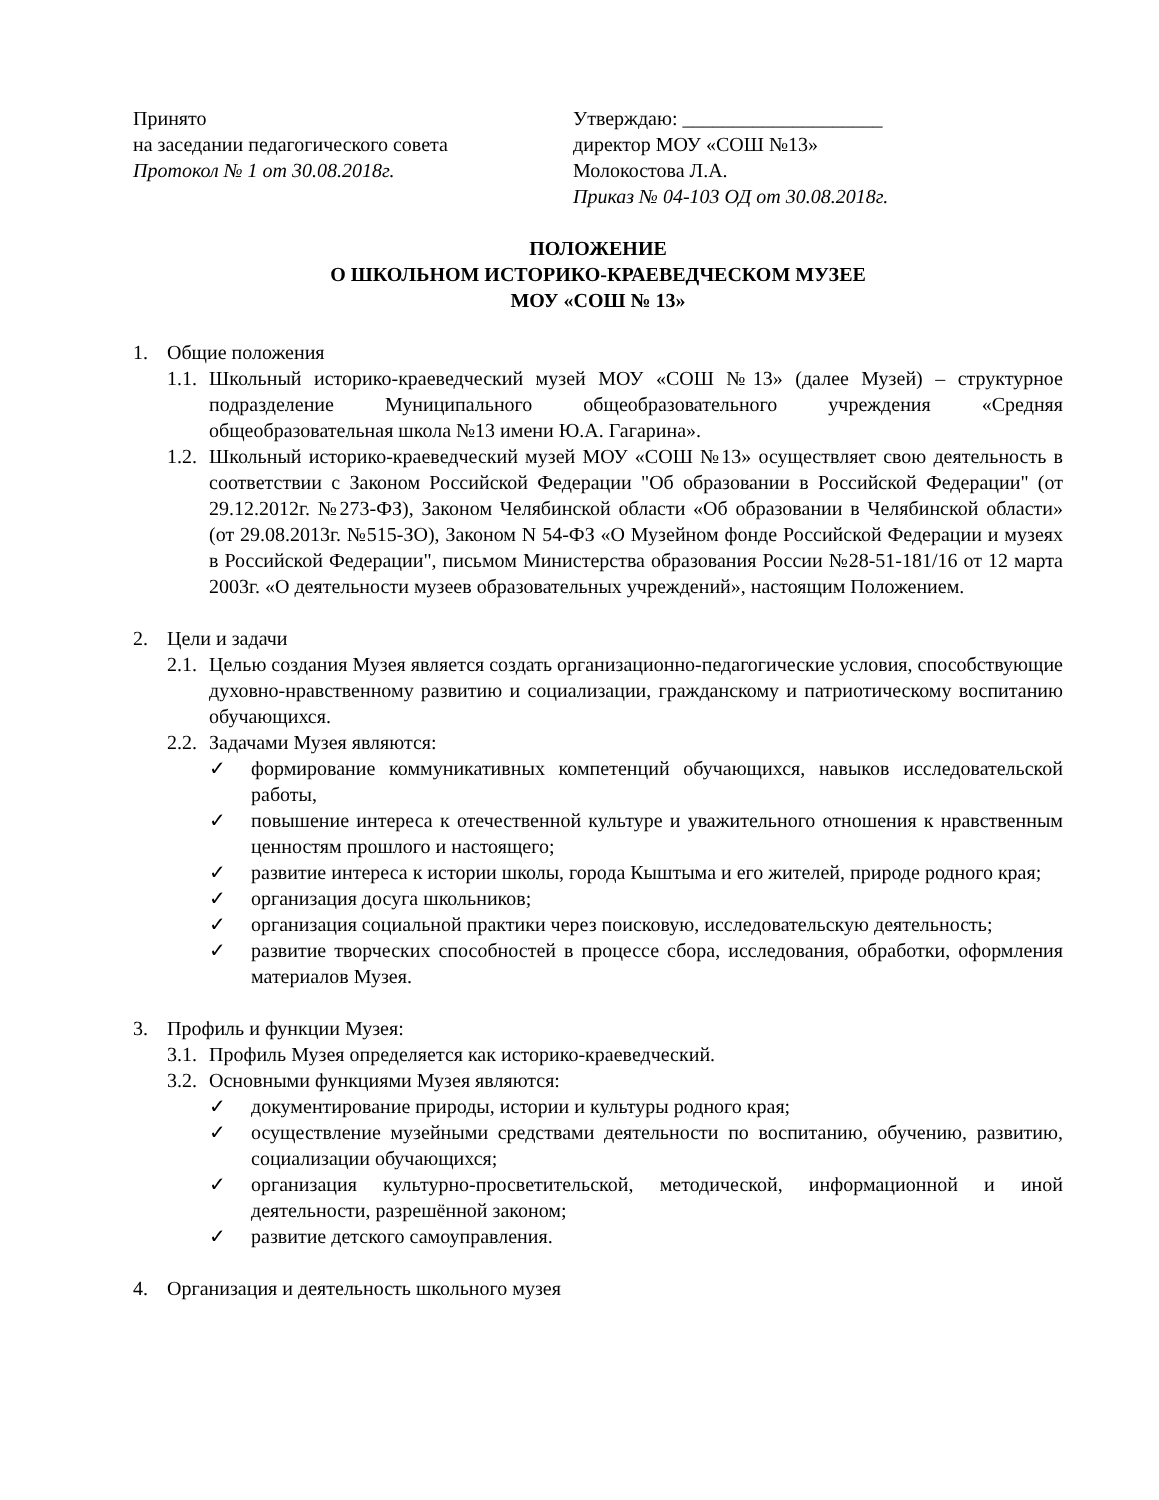Принято
на заседании педагогического совета
Протокол № 1 от 30.08.2018г.
Утверждаю: ____________________
директор МОУ «СОШ №13»
Молокостова Л.А.
Приказ № 04-103 ОД от 30.08.2018г.
ПОЛОЖЕНИЕ
О ШКОЛЬНОМ ИСТОРИКО-КРАЕВЕДЧЕСКОМ МУЗЕЕ
МОУ «СОШ № 13»
1. Общие положения
1.1. Школьный историко-краеведческий музей МОУ «СОШ №13» (далее Музей) – структурное подразделение Муниципального общеобразовательного учреждения «Средняя общеобразовательная школа №13 имени Ю.А. Гагарина».
1.2. Школьный историко-краеведческий музей МОУ «СОШ №13» осуществляет свою деятельность в соответствии с Законом Российской Федерации "Об образовании в Российской Федерации" (от 29.12.2012г. №273-ФЗ), Законом Челябинской области «Об образовании в Челябинской области» (от 29.08.2013г. №515-ЗО), Законом N 54-ФЗ «О Музейном фонде Российской Федерации и музеях в Российской Федерации", письмом Министерства образования России №28-51-181/16 от 12 марта 2003г. «О деятельности музеев образовательных учреждений», настоящим Положением.
2. Цели и задачи
2.1. Целью создания Музея является создать организационно-педагогические условия, способствующие духовно-нравственному развитию и социализации, гражданскому и патриотическому воспитанию обучающихся.
2.2. Задачами Музея являются:
✓ формирование коммуникативных компетенций обучающихся, навыков исследовательской работы,
✓ повышение интереса к отечественной культуре и уважительного отношения к нравственным ценностям прошлого и настоящего;
✓ развитие интереса к истории школы, города Кыштыма и его жителей, природе родного края;
✓ организация досуга школьников;
✓ организация социальной практики через поисковую, исследовательскую деятельность;
✓ развитие творческих способностей в процессе сбора, исследования, обработки, оформления материалов Музея.
3. Профиль и функции Музея:
3.1. Профиль Музея определяется как историко-краеведческий.
3.2. Основными функциями Музея являются:
✓ документирование природы, истории и культуры родного края;
✓ осуществление музейными средствами деятельности по воспитанию, обучению, развитию, социализации обучающихся;
✓ организация культурно-просветительской, методической, информационной и иной деятельности, разрешённой законом;
✓ развитие детского самоуправления.
4. Организация и деятельность школьного музея